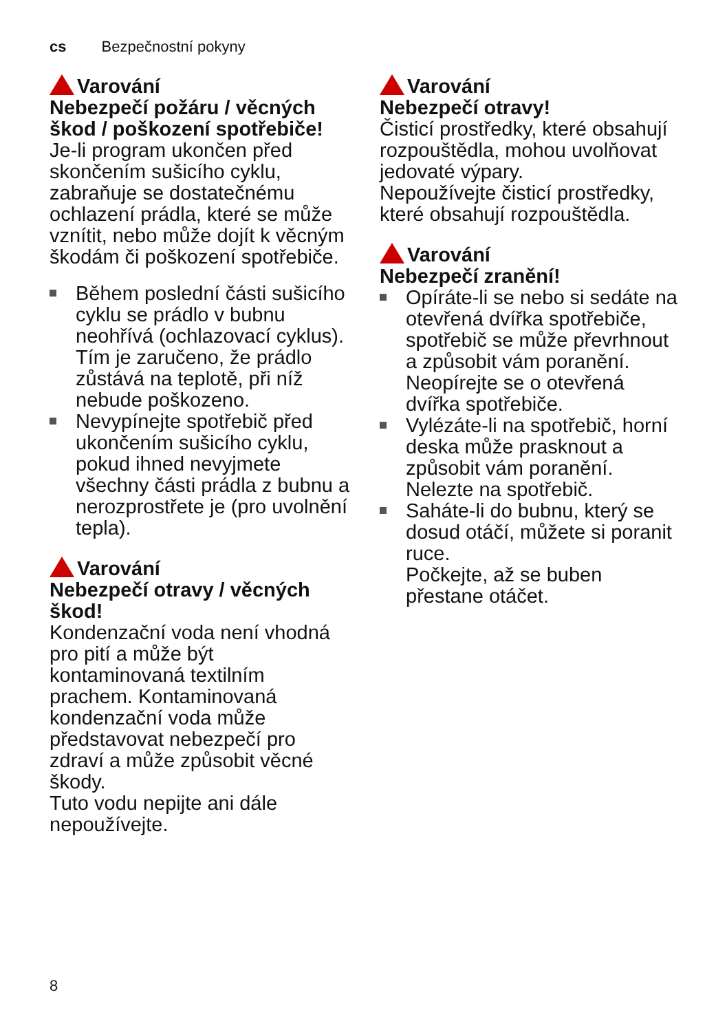cs Bezpečnostní pokyny
Varování
Nebezpečí požáru / věcných škod / poškození spotřebiče!
Je-li program ukončen před skončením sušicího cyklu, zabraňuje se dostatečnému ochlazení prádla, které se může vznítit, nebo může dojít k věcným škodám či poškození spotřebiče.
Během poslední části sušicího cyklu se prádlo v bubnu neohřívá (ochlazovací cyklus). Tím je zaručeno, že prádlo zůstává na teplotě, při níž nebude poškozeno.
Nevypínejte spotřebič před ukončením sušicího cyklu, pokud ihned nevyjmete všechny části prádla z bubnu a nerozprostřete je (pro uvolnění tepla).
Varování
Nebezpečí otravy / věcných škod!
Kondenzační voda není vhodná pro pití a může být kontaminovaná textilním prachem. Kontaminovaná kondenzační voda může představovat nebezpečí pro zdraví a může způsobit věcné škody.
Tuto vodu nepijte ani dále nepoužívejte.
Varování
Nebezpečí otravy!
Čisticí prostředky, které obsahují rozpouštědla, mohou uvolňovat jedovaté výpary.
Nepoužívejte čisticí prostředky, které obsahují rozpouštědla.
Varování
Nebezpečí zranění!
Opíráte-li se nebo si sedáte na otevřená dvířka spotřebiče, spotřebič se může převrhnout a způsobit vám poranění.
Neopírejte se o otevřená dvířka spotřebiče.
Vylézáte-li na spotřebič, horní deska může prasknout a způsobit vám poranění.
Nelezte na spotřebič.
Saháte-li do bubnu, který se dosud otáčí, můžete si poranit ruce.
Počkejte, až se buben přestane otáčet.
8